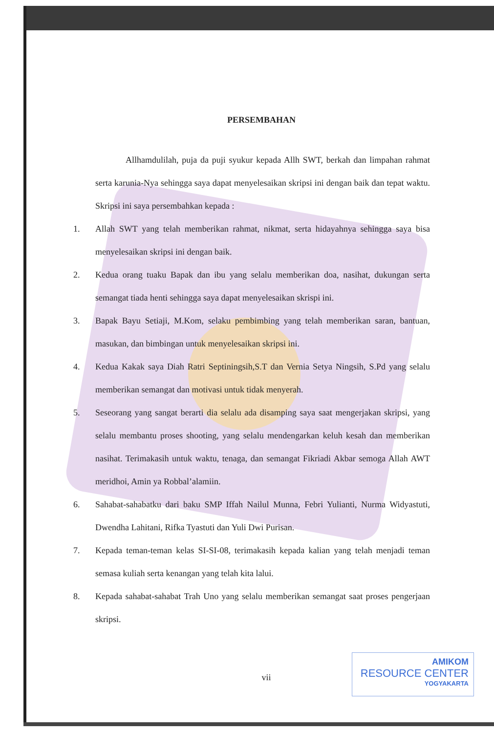PERSEMBAHAN
Allhamdulilah, puja da puji syukur kepada Allh SWT, berkah dan limpahan rahmat serta karunia-Nya sehingga saya dapat menyelesaikan skripsi ini dengan baik dan tepat waktu. Skripsi ini saya persembahkan kepada :
1. Allah SWT yang telah memberikan rahmat, nikmat, serta hidayahnya sehingga saya bisa menyelesaikan skripsi ini dengan baik.
2. Kedua orang tuaku Bapak dan ibu yang selalu memberikan doa, nasihat, dukungan serta semangat tiada henti sehingga saya dapat menyelesaikan skrispi ini.
3. Bapak Bayu Setiaji, M.Kom, selaku pembimbing yang telah memberikan saran, bantuan, masukan, dan bimbingan untuk menyelesaikan skripsi ini.
4. Kedua Kakak saya Diah Ratri Septiningsih,S.T dan Vernia Setya Ningsih, S.Pd yang selalu memberikan semangat dan motivasi untuk tidak menyerah.
5. Seseorang yang sangat berarti dia selalu ada disamping saya saat mengerjakan skripsi, yang selalu membantu proses shooting, yang selalu mendengarkan keluh kesah dan memberikan nasihat. Terimakasih untuk waktu, tenaga, dan semangat Fikriadi Akbar semoga Allah AWT meridhoi, Amin ya Robbal’alamiin.
6. Sahabat-sahabatku dari baku SMP Iffah Nailul Munna, Febri Yulianti, Nurma Widyastuti, Dwendha Lahitani, Rifka Tyastuti dan Yuli Dwi Purisan.
7. Kepada teman-teman kelas SI-SI-08, terimakasih kepada kalian yang telah menjadi teman semasa kuliah serta kenangan yang telah kita lalui.
8. Kepada sahabat-sahabat Trah Uno yang selalu memberikan semangat saat proses pengerjaan skripsi.
vii
AMIKOM
RESOURCE CENTER
YOGYAKARTA